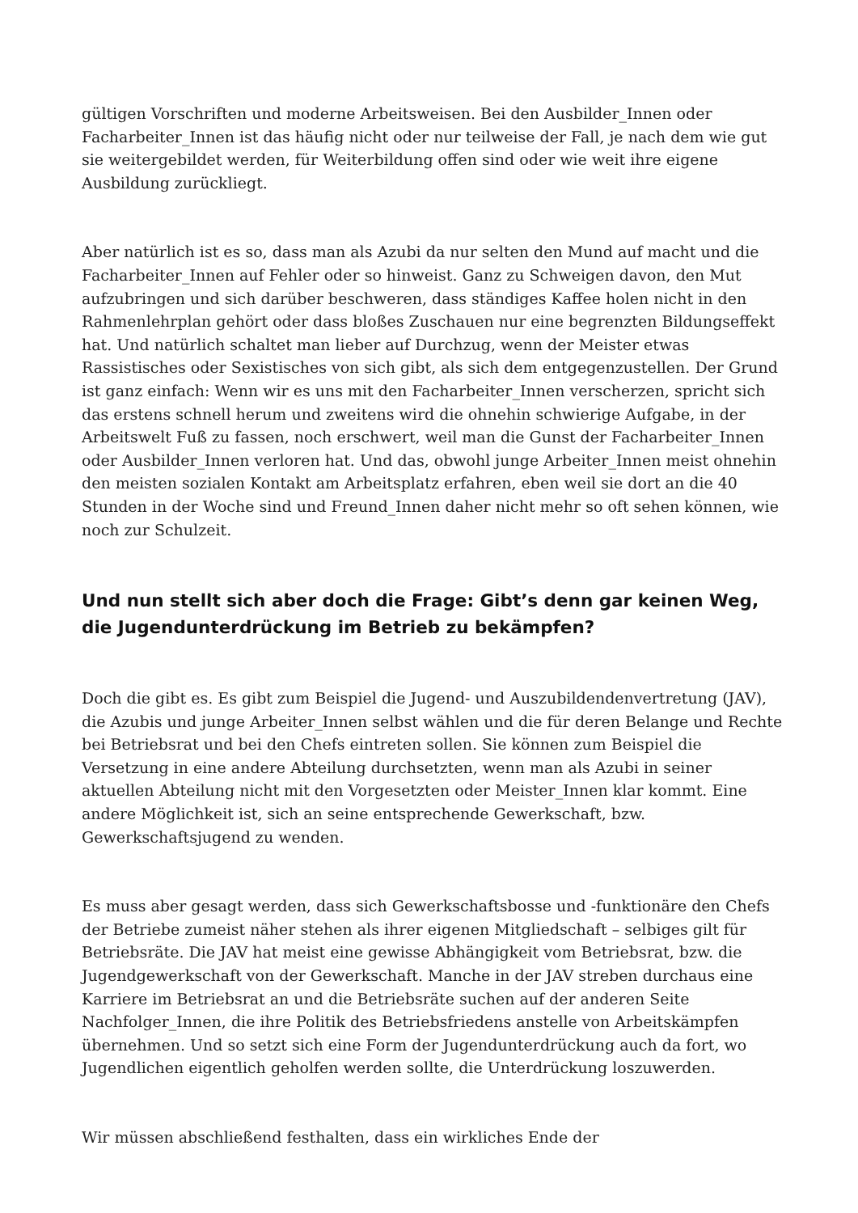gültigen Vorschriften und moderne Arbeitsweisen. Bei den Ausbilder_Innen oder Facharbeiter_Innen ist das häufig nicht oder nur teilweise der Fall, je nach dem wie gut sie weitergebildet werden, für Weiterbildung offen sind oder wie weit ihre eigene Ausbildung zurückliegt.
Aber natürlich ist es so, dass man als Azubi da nur selten den Mund auf macht und die Facharbeiter_Innen auf Fehler oder so hinweist. Ganz zu Schweigen davon, den Mut aufzubringen und sich darüber beschweren, dass ständiges Kaffee holen nicht in den Rahmenlehrplan gehört oder dass bloßes Zuschauen nur eine begrenzten Bildungseffekt hat. Und natürlich schaltet man lieber auf Durchzug, wenn der Meister etwas Rassistisches oder Sexistisches von sich gibt, als sich dem entgegenzustellen. Der Grund ist ganz einfach: Wenn wir es uns mit den Facharbeiter_Innen verscherzen, spricht sich das erstens schnell herum und zweitens wird die ohnehin schwierige Aufgabe, in der Arbeitswelt Fuß zu fassen, noch erschwert, weil man die Gunst der Facharbeiter_Innen oder Ausbilder_Innen verloren hat. Und das, obwohl junge Arbeiter_Innen meist ohnehin den meisten sozialen Kontakt am Arbeitsplatz erfahren, eben weil sie dort an die 40 Stunden in der Woche sind und Freund_Innen daher nicht mehr so oft sehen können, wie noch zur Schulzeit.
Und nun stellt sich aber doch die Frage: Gibt’s denn gar keinen Weg, die Jugendunterdrückung im Betrieb zu bekämpfen?
Doch die gibt es. Es gibt zum Beispiel die Jugend- und Auszubildendenvertretung (JAV), die Azubis und junge Arbeiter_Innen selbst wählen und die für deren Belange und Rechte bei Betriebsrat und bei den Chefs eintreten sollen. Sie können zum Beispiel die Versetzung in eine andere Abteilung durchsetzten, wenn man als Azubi in seiner aktuellen Abteilung nicht mit den Vorgesetzten oder Meister_Innen klar kommt. Eine andere Möglichkeit ist, sich an seine entsprechende Gewerkschaft, bzw. Gewerkschaftsjugend zu wenden.
Es muss aber gesagt werden, dass sich Gewerkschaftsbosse und -funktionäre den Chefs der Betriebe zumeist näher stehen als ihrer eigenen Mitgliedschaft – selbiges gilt für Betriebsräte. Die JAV hat meist eine gewisse Abhängigkeit vom Betriebsrat, bzw. die Jugendgewerkschaft von der Gewerkschaft. Manche in der JAV streben durchaus eine Karriere im Betriebsrat an und die Betriebsräte suchen auf der anderen Seite Nachfolger_Innen, die ihre Politik des Betriebsfriedens anstelle von Arbeitskämpfen übernehmen. Und so setzt sich eine Form der Jugendunterdrückung auch da fort, wo Jugendlichen eigentlich geholfen werden sollte, die Unterdrückung loszuwerden.
Wir müssen abschließend festhalten, dass ein wirkliches Ende der